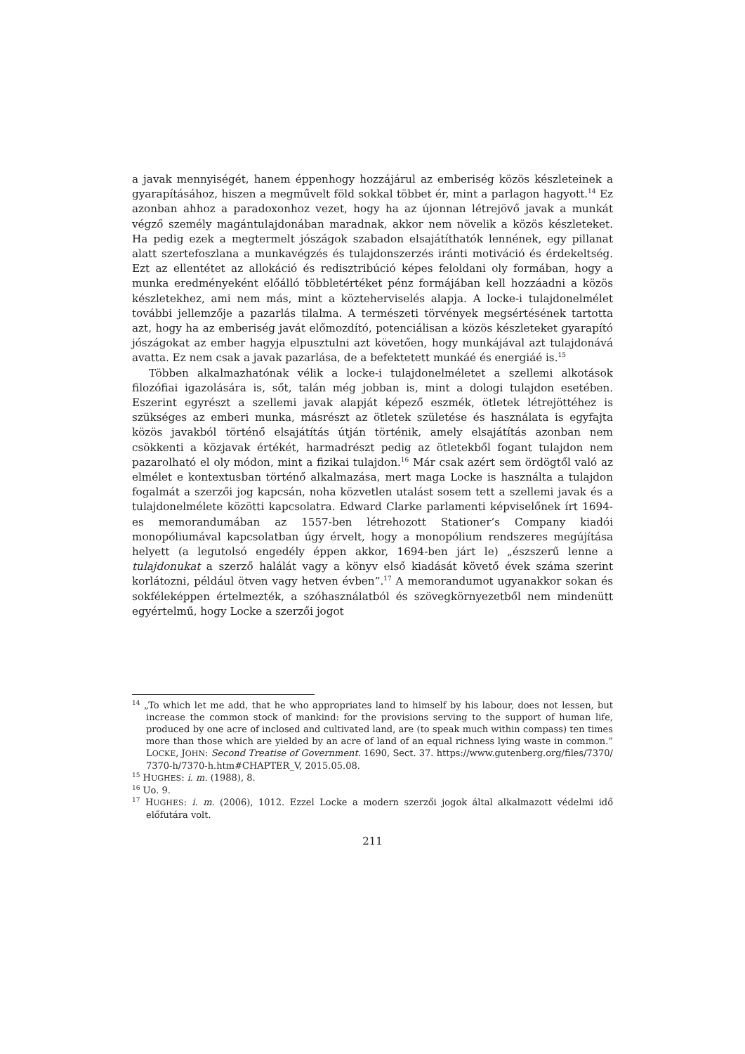a javak mennyiségét, hanem éppenhogy hozzájárul az emberiség közös készleteinek a gyarapításához, hiszen a megművelt föld sokkal többet ér, mint a parlagon hagyott.<sup>14</sup> Ez azonban ahhoz a paradoxonhoz vezet, hogy ha az újonnan létrejövő javak a munkát végző személy magántulajdonában maradnak, akkor nem növelik a közös készleteket. Ha pedig ezek a megtermelt jószágok szabadon elsajátíthatók lennének, egy pillanat alatt szertefoszlana a munkavégzés és tulajdonszerzés iránti motiváció és érdekeltség. Ezt az ellentétet az allokáció és redisztribúció képes feloldani oly formában, hogy a munka eredményeként előálló többletértéket pénz formájában kell hozzáadni a közös készletekhez, ami nem más, mint a közteherviselés alapja. A locke-i tulajdonelmélet további jellemzője a pazarlás tilalma. A természeti törvények megsértésének tartotta azt, hogy ha az emberiség javát előmozdító, potenciálisan a közös készleteket gyarapító jószágokat az ember hagyja elpusztulni azt követően, hogy munkájával azt tulajdonává avatta. Ez nem csak a javak pazarlása, de a befektetett munkáé és energiáé is.<sup>15</sup>
Többen alkalmazhatónak vélik a locke-i tulajdonelméletet a szellemi alkotások filozófiai igazolására is, sőt, talán még jobban is, mint a dologi tulajdon esetében. Eszerint egyrészt a szellemi javak alapját képező eszmék, ötletek létrejöttéhez is szükséges az emberi munka, másrészt az ötletek születése és használata is egyfajta közös javakból történő elsajátítás útján történik, amely elsajátítás azonban nem csökkenti a közjavak értékét, harmadrészt pedig az ötletekből fogant tulajdon nem pazarolható el oly módon, mint a fizikai tulajdon.<sup>16</sup> Már csak azért sem ördögtől való az elmélet e kontextusban történő alkalmazása, mert maga Locke is használta a tulajdon fogalmát a szerzői jog kapcsán, noha közvetlen utalást sosem tett a szellemi javak és a tulajdonelmélete közötti kapcsolatra. Edward Clarke parlamenti képviselőnek írt 1694-es memorandumában az 1557-ben létrehozott Stationer’s Company kiadói monopóliumával kapcsolatban úgy érvelt, hogy a monopólium rendszeres megújítása helyett (a legutolsó engedély éppen akkor, 1694-ben járt le) „észszerű lenne a tulajdonukat a szerző halálát vagy a könyv első kiadását követő évek száma szerint korlátozni, például ötven vagy hetven évben”.<sup>17</sup> A memorandumot ugyanakkor sokan és sokféleképpen értelmezték, a szóhasználatból és szövegkörnyezetből nem mindenütt egyértelmű, hogy Locke a szerzői jogot
<sup>14</sup> „To which let me add, that he who appropriates land to himself by his labour, does not lessen, but increase the common stock of mankind: for the provisions serving to the support of human life, produced by one acre of inclosed and cultivated land, are (to speak much within compass) ten times more than those which are yielded by an acre of land of an equal richness lying waste in common.” LOCKE, JOHN: Second Treatise of Government. 1690, Sect. 37. https://www.gutenberg.org/files/7370/ 7370-h/7370-h.htm#CHAPTER_V, 2015.05.08.
<sup>15</sup> HUGHES: i. m. (1988), 8.
<sup>16</sup> Uo. 9.
<sup>17</sup> HUGHES: i. m. (2006), 1012. Ezzel Locke a modern szerzői jogok által alkalmazott védelmi idő előfutára volt.
211